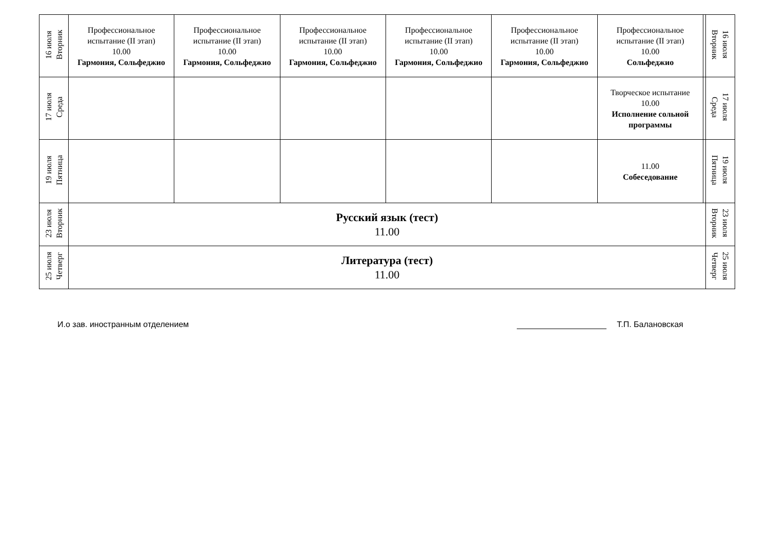| 16 июля Вторник | Профессиональное испытание (II этап) 10.00 Гармония, Сольфеджио | Профессиональное испытание (II этап) 10.00 Гармония, Сольфеджио | Профессиональное испытание (II этап) 10.00 Гармония, Сольфеджио | Профессиональное испытание (II этап) 10.00 Гармония, Сольфеджио | Профессиональное испытание (II этап) 10.00 Гармония, Сольфеджио | Профессиональное испытание (II этап) 10.00 Сольфеджио | | 16 июля Вторник |
| 17 июля Среда | | | | | | Творческое испытание 10.00 Исполнение сольной программы | | 17 июля Среда |
| 19 июля Пятница | | | | | | 11.00 Собеседование | | 19 июля Пятница |
| 23 июля Вторник | Русский язык (тест) 11.00 | | | | | | | 23 июля Вторник |
| 25 июля Четверг | Литература (тест) 11.00 | | | | | | | 25 июля Четверг |
И.о зав. иностранным отделением Т.П. Балановская